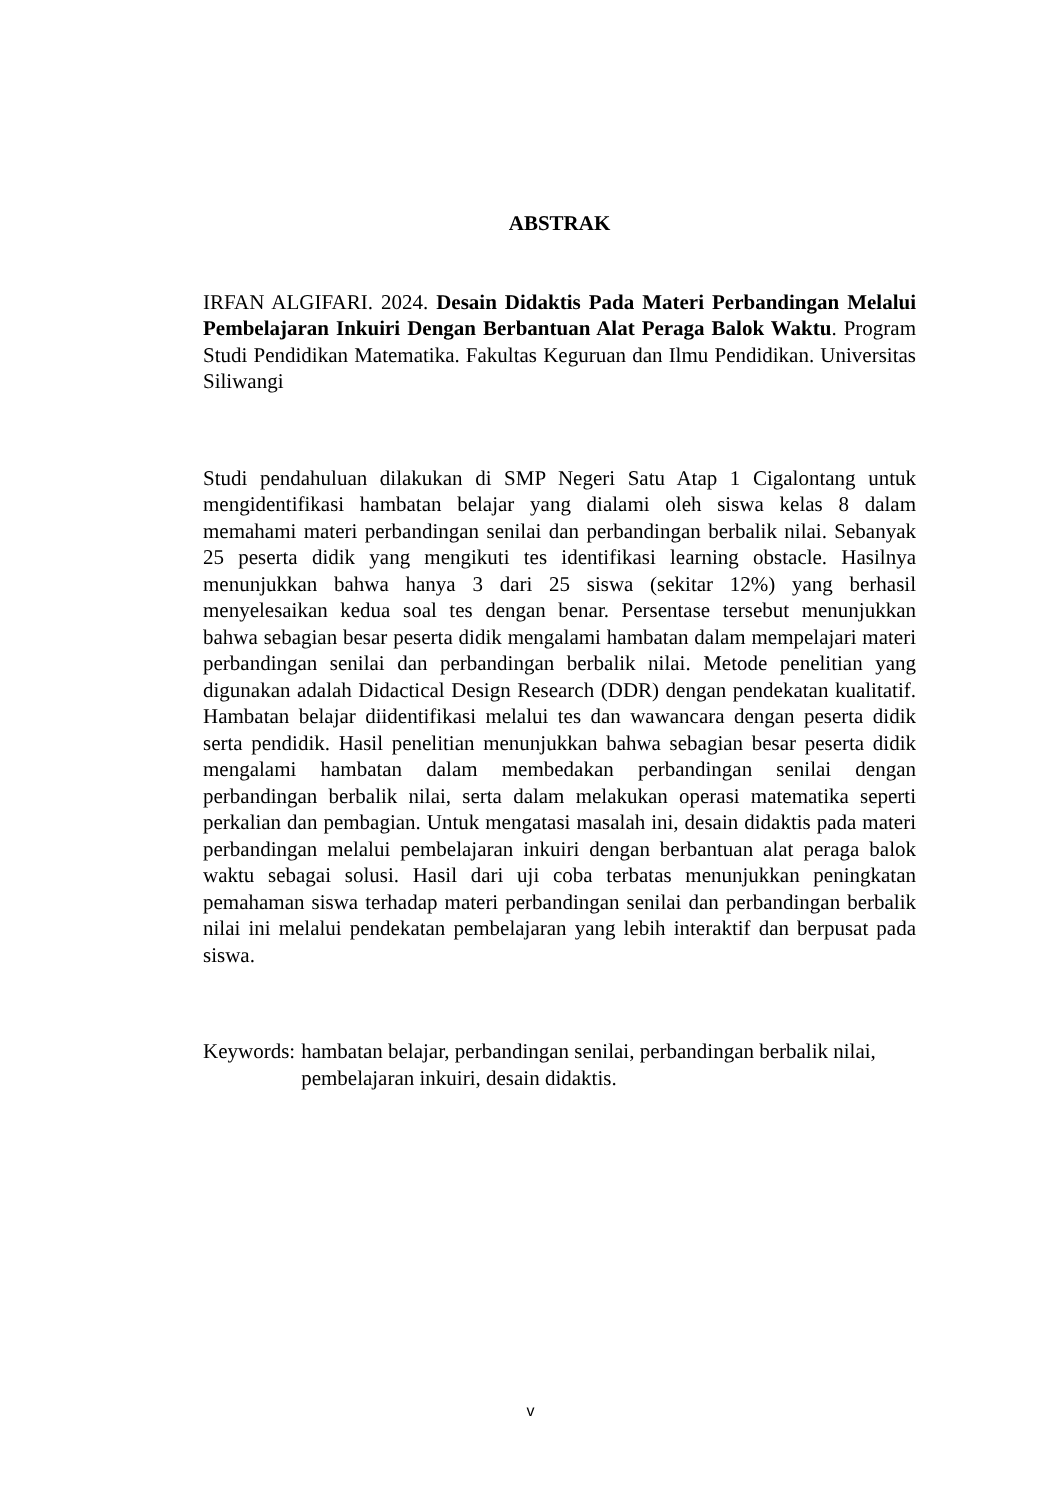ABSTRAK
IRFAN ALGIFARI. 2024. Desain Didaktis Pada Materi Perbandingan Melalui Pembelajaran Inkuiri Dengan Berbantuan Alat Peraga Balok Waktu. Program Studi Pendidikan Matematika. Fakultas Keguruan dan Ilmu Pendidikan. Universitas Siliwangi
Studi pendahuluan dilakukan di SMP Negeri Satu Atap 1 Cigalontang untuk mengidentifikasi hambatan belajar yang dialami oleh siswa kelas 8 dalam memahami materi perbandingan senilai dan perbandingan berbalik nilai. Sebanyak 25 peserta didik yang mengikuti tes identifikasi learning obstacle. Hasilnya menunjukkan bahwa hanya 3 dari 25 siswa (sekitar 12%) yang berhasil menyelesaikan kedua soal tes dengan benar. Persentase tersebut menunjukkan bahwa sebagian besar peserta didik mengalami hambatan dalam mempelajari materi perbandingan senilai dan perbandingan berbalik nilai. Metode penelitian yang digunakan adalah Didactical Design Research (DDR) dengan pendekatan kualitatif. Hambatan belajar diidentifikasi melalui tes dan wawancara dengan peserta didik serta pendidik. Hasil penelitian menunjukkan bahwa sebagian besar peserta didik mengalami hambatan dalam membedakan perbandingan senilai dengan perbandingan berbalik nilai, serta dalam melakukan operasi matematika seperti perkalian dan pembagian. Untuk mengatasi masalah ini, desain didaktis pada materi perbandingan melalui pembelajaran inkuiri dengan berbantuan alat peraga balok waktu sebagai solusi. Hasil dari uji coba terbatas menunjukkan peningkatan pemahaman siswa terhadap materi perbandingan senilai dan perbandingan berbalik nilai ini melalui pendekatan pembelajaran yang lebih interaktif dan berpusat pada siswa.
Keywords: hambatan belajar, perbandingan senilai, perbandingan berbalik nilai, pembelajaran inkuiri, desain didaktis.
v